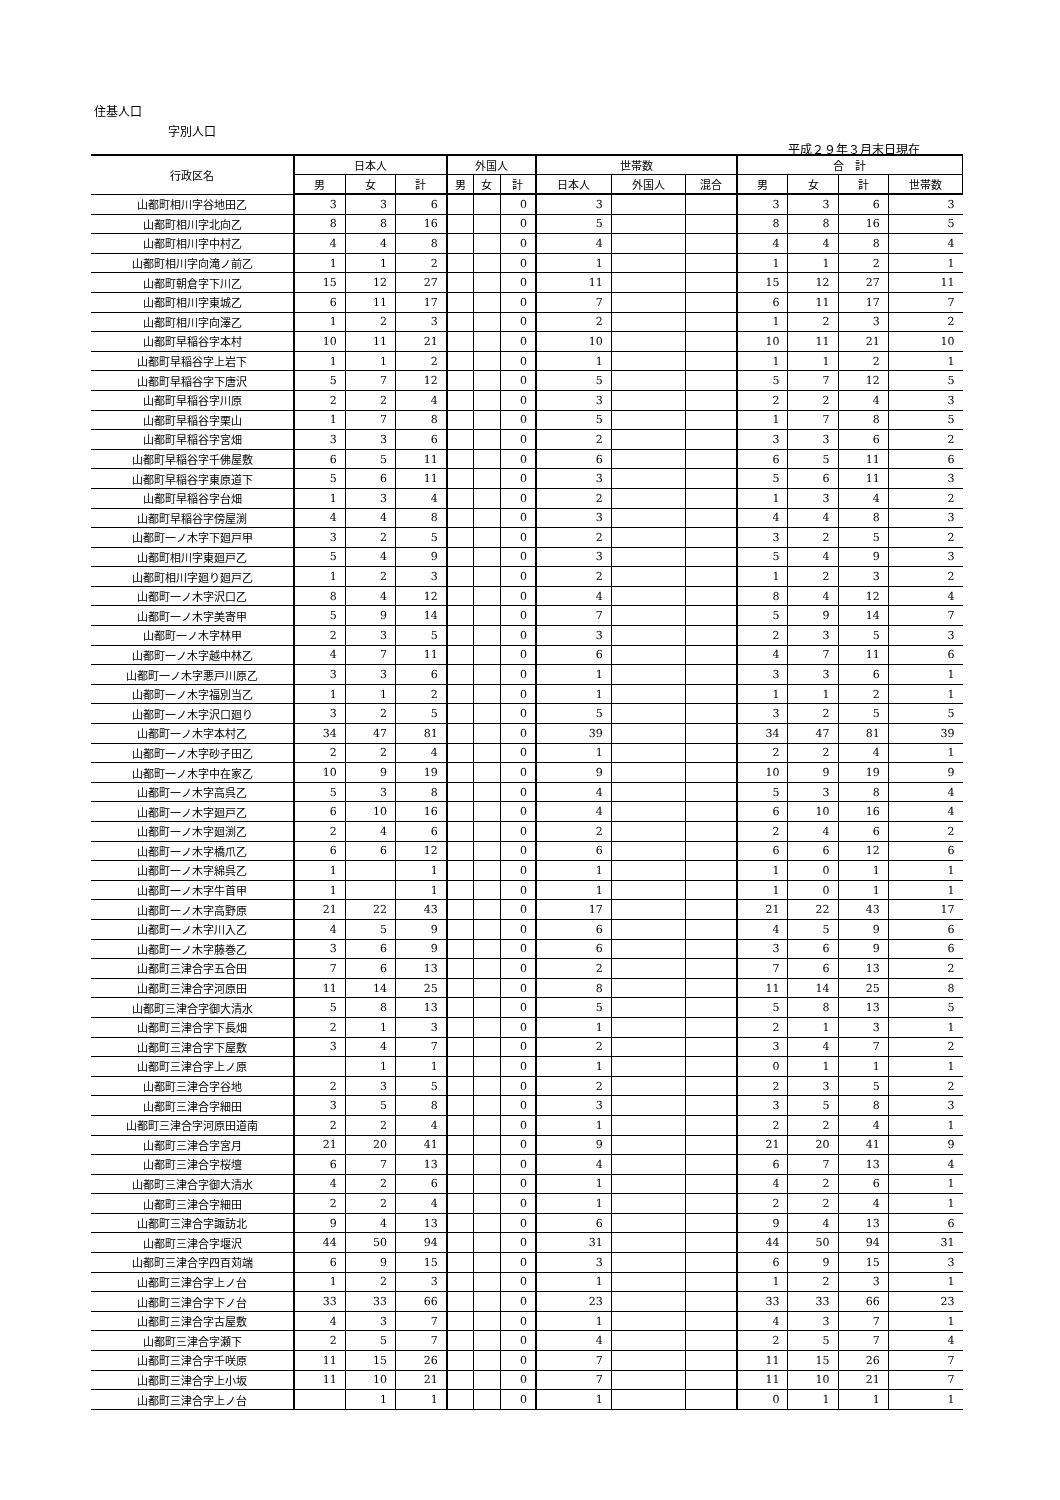住基人口
字別人口
平成２９年３月末日現在
| 行政区名 | 日本人 | | | 外国人 | | | 世帯数 | | | 合 計 | | | |
| --- | --- | --- | --- | --- | --- | --- | --- | --- | --- | --- | --- | --- | --- |
| | 男 | 女 | 計 | 男 | 女 | 計 | 日本人 | 外国人 | 混合 | 男 | 女 | 計 | 世帯数 |
| 山都町相川字谷地田乙 | 3 | 3 | 6 | | | 0 | 3 | | | 3 | 3 | 6 | 3 |
| 山都町相川字北向乙 | 8 | 8 | 16 | | | 0 | 5 | | | 8 | 8 | 16 | 5 |
| 山都町相川字中村乙 | 4 | 4 | 8 | | | 0 | 4 | | | 4 | 4 | 8 | 4 |
| 山都町相川字向滝ノ前乙 | 1 | 1 | 2 | | | 0 | 1 | | | 1 | 1 | 2 | 1 |
| 山都町朝倉字下川乙 | 15 | 12 | 27 | | | 0 | 11 | | | 15 | 12 | 27 | 11 |
| 山都町相川字東城乙 | 6 | 11 | 17 | | | 0 | 7 | | | 6 | 11 | 17 | 7 |
| 山都町相川字向澤乙 | 1 | 2 | 3 | | | 0 | 2 | | | 1 | 2 | 3 | 2 |
| 山都町早稲谷字本村 | 10 | 11 | 21 | | | 0 | 10 | | | 10 | 11 | 21 | 10 |
| 山都町早稲谷字上岩下 | 1 | 1 | 2 | | | 0 | 1 | | | 1 | 1 | 2 | 1 |
| 山都町早稲谷字下唐沢 | 5 | 7 | 12 | | | 0 | 5 | | | 5 | 7 | 12 | 5 |
| 山都町早稲谷字川原 | 2 | 2 | 4 | | | 0 | 3 | | | 2 | 2 | 4 | 3 |
| 山都町早稲谷字栗山 | 1 | 7 | 8 | | | 0 | 5 | | | 1 | 7 | 8 | 5 |
| 山都町早稲谷字宮畑 | 3 | 3 | 6 | | | 0 | 2 | | | 3 | 3 | 6 | 2 |
| 山都町早稲谷字千佛屋敷 | 6 | 5 | 11 | | | 0 | 6 | | | 6 | 5 | 11 | 6 |
| 山都町早稲谷字東原道下 | 5 | 6 | 11 | | | 0 | 3 | | | 5 | 6 | 11 | 3 |
| 山都町早稲谷字台畑 | 1 | 3 | 4 | | | 0 | 2 | | | 1 | 3 | 4 | 2 |
| 山都町早稲谷字傍屋渕 | 4 | 4 | 8 | | | 0 | 3 | | | 4 | 4 | 8 | 3 |
| 山都町一ノ木字下廻戸甲 | 3 | 2 | 5 | | | 0 | 2 | | | 3 | 2 | 5 | 2 |
| 山都町相川字東廻戸乙 | 5 | 4 | 9 | | | 0 | 3 | | | 5 | 4 | 9 | 3 |
| 山都町相川字廻り廻戸乙 | 1 | 2 | 3 | | | 0 | 2 | | | 1 | 2 | 3 | 2 |
| 山都町一ノ木字沢口乙 | 8 | 4 | 12 | | | 0 | 4 | | | 8 | 4 | 12 | 4 |
| 山都町一ノ木字美寄甲 | 5 | 9 | 14 | | | 0 | 7 | | | 5 | 9 | 14 | 7 |
| 山都町一ノ木字林甲 | 2 | 3 | 5 | | | 0 | 3 | | | 2 | 3 | 5 | 3 |
| 山都町一ノ木字越中林乙 | 4 | 7 | 11 | | | 0 | 6 | | | 4 | 7 | 11 | 6 |
| 山都町一ノ木字悪戸川原乙 | 3 | 3 | 6 | | | 0 | 1 | | | 3 | 3 | 6 | 1 |
| 山都町一ノ木字福別当乙 | 1 | 1 | 2 | | | 0 | 1 | | | 1 | 1 | 2 | 1 |
| 山都町一ノ木字沢口廻り | 3 | 2 | 5 | | | 0 | 5 | | | 3 | 2 | 5 | 5 |
| 山都町一ノ木字本村乙 | 34 | 47 | 81 | | | 0 | 39 | | | 34 | 47 | 81 | 39 |
| 山都町一ノ木字砂子田乙 | 2 | 2 | 4 | | | 0 | 1 | | | 2 | 2 | 4 | 1 |
| 山都町一ノ木字中在家乙 | 10 | 9 | 19 | | | 0 | 9 | | | 10 | 9 | 19 | 9 |
| 山都町一ノ木字高呉乙 | 5 | 3 | 8 | | | 0 | 4 | | | 5 | 3 | 8 | 4 |
| 山都町一ノ木字廻戸乙 | 6 | 10 | 16 | | | 0 | 4 | | | 6 | 10 | 16 | 4 |
| 山都町一ノ木字廻渕乙 | 2 | 4 | 6 | | | 0 | 2 | | | 2 | 4 | 6 | 2 |
| 山都町一ノ木字橋爪乙 | 6 | 6 | 12 | | | 0 | 6 | | | 6 | 6 | 12 | 6 |
| 山都町一ノ木字綿呉乙 | 1 | | 1 | | | 0 | 1 | | | 1 | 0 | 1 | 1 |
| 山都町一ノ木字牛首甲 | 1 | | 1 | | | 0 | 1 | | | 1 | 0 | 1 | 1 |
| 山都町一ノ木字高野原 | 21 | 22 | 43 | | | 0 | 17 | | | 21 | 22 | 43 | 17 |
| 山都町一ノ木字川入乙 | 4 | 5 | 9 | | | 0 | 6 | | | 4 | 5 | 9 | 6 |
| 山都町一ノ木字藤巻乙 | 3 | 6 | 9 | | | 0 | 6 | | | 3 | 6 | 9 | 6 |
| 山都町三津合字五合田 | 7 | 6 | 13 | | | 0 | 2 | | | 7 | 6 | 13 | 2 |
| 山都町三津合字河原田 | 11 | 14 | 25 | | | 0 | 8 | | | 11 | 14 | 25 | 8 |
| 山都町三津合字御大清水 | 5 | 8 | 13 | | | 0 | 5 | | | 5 | 8 | 13 | 5 |
| 山都町三津合字下長畑 | 2 | 1 | 3 | | | 0 | 1 | | | 2 | 1 | 3 | 1 |
| 山都町三津合字下屋敷 | 3 | 4 | 7 | | | 0 | 2 | | | 3 | 4 | 7 | 2 |
| 山都町三津合字上ノ原 | | 1 | 1 | | | 0 | 1 | | | 0 | 1 | 1 | 1 |
| 山都町三津合字谷地 | 2 | 3 | 5 | | | 0 | 2 | | | 2 | 3 | 5 | 2 |
| 山都町三津合字細田 | 3 | 5 | 8 | | | 0 | 3 | | | 3 | 5 | 8 | 3 |
| 山都町三津合字河原田道南 | 2 | 2 | 4 | | | 0 | 1 | | | 2 | 2 | 4 | 1 |
| 山都町三津合字宮月 | 21 | 20 | 41 | | | 0 | 9 | | | 21 | 20 | 41 | 9 |
| 山都町三津合字桜壇 | 6 | 7 | 13 | | | 0 | 4 | | | 6 | 7 | 13 | 4 |
| 山都町三津合字御大清水 | 4 | 2 | 6 | | | 0 | 1 | | | 4 | 2 | 6 | 1 |
| 山都町三津合字細田 | 2 | 2 | 4 | | | 0 | 1 | | | 2 | 2 | 4 | 1 |
| 山都町三津合字諏訪北 | 9 | 4 | 13 | | | 0 | 6 | | | 9 | 4 | 13 | 6 |
| 山都町三津合字堰沢 | 44 | 50 | 94 | | | 0 | 31 | | | 44 | 50 | 94 | 31 |
| 山都町三津合字四百苅端 | 6 | 9 | 15 | | | 0 | 3 | | | 6 | 9 | 15 | 3 |
| 山都町三津合字上ノ台 | 1 | 2 | 3 | | | 0 | 1 | | | 1 | 2 | 3 | 1 |
| 山都町三津合字下ノ台 | 33 | 33 | 66 | | | 0 | 23 | | | 33 | 33 | 66 | 23 |
| 山都町三津合字古屋敷 | 4 | 3 | 7 | | | 0 | 1 | | | 4 | 3 | 7 | 1 |
| 山都町三津合字瀬下 | 2 | 5 | 7 | | | 0 | 4 | | | 2 | 5 | 7 | 4 |
| 山都町三津合字千咲原 | 11 | 15 | 26 | | | 0 | 7 | | | 11 | 15 | 26 | 7 |
| 山都町三津合字上小坂 | 11 | 10 | 21 | | | 0 | 7 | | | 11 | 10 | 21 | 7 |
| 山都町三津合字上ノ台 | | 1 | 1 | | | 0 | 1 | | | 0 | 1 | 1 | 1 |